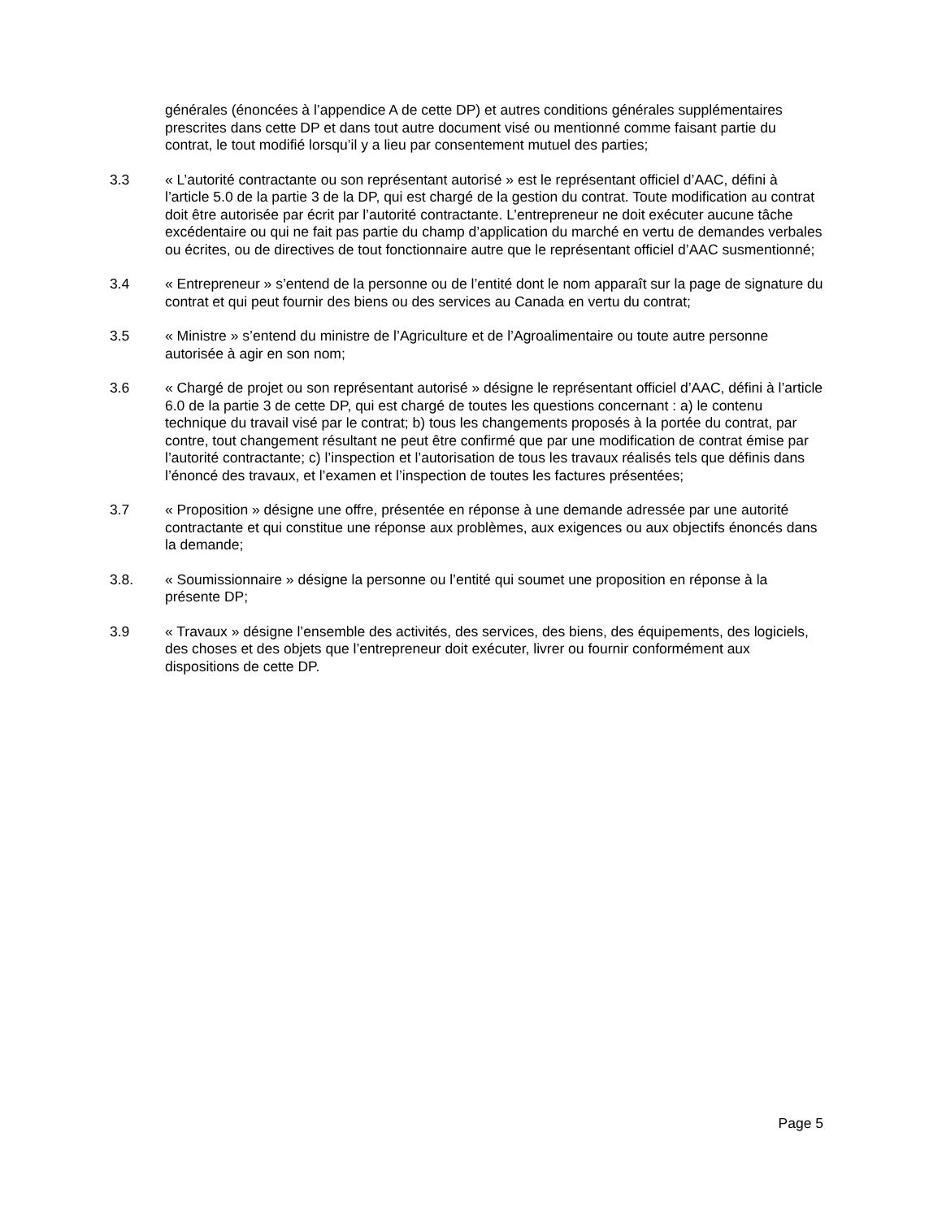générales (énoncées à l’appendice A de cette DP) et autres conditions générales supplémentaires prescrites dans cette DP et dans tout autre document visé ou mentionné comme faisant partie du contrat, le tout modifié lorsqu’il y a lieu par consentement mutuel des parties;
3.3 « L’autorité contractante ou son représentant autorisé » est le représentant officiel d’AAC, défini à l’article 5.0 de la partie 3 de la DP, qui est chargé de la gestion du contrat. Toute modification au contrat doit être autorisée par écrit par l’autorité contractante. L’entrepreneur ne doit exécuter aucune tâche excédentaire ou qui ne fait pas partie du champ d’application du marché en vertu de demandes verbales ou écrites, ou de directives de tout fonctionnaire autre que le représentant officiel d’AAC susmentionné;
3.4 « Entrepreneur » s’entend de la personne ou de l’entité dont le nom apparaît sur la page de signature du contrat et qui peut fournir des biens ou des services au Canada en vertu du contrat;
3.5 « Ministre » s’entend du ministre de l’Agriculture et de l’Agroalimentaire ou toute autre personne autorisée à agir en son nom;
3.6 « Chargé de projet ou son représentant autorisé » désigne le représentant officiel d’AAC, défini à l’article 6.0 de la partie 3 de cette DP, qui est chargé de toutes les questions concernant : a) le contenu technique du travail visé par le contrat; b) tous les changements proposés à la portée du contrat, par contre, tout changement résultant ne peut être confirmé que par une modification de contrat émise par l’autorité contractante; c) l’inspection et l’autorisation de tous les travaux réalisés tels que définis dans l’énoncé des travaux, et l’examen et l’inspection de toutes les factures présentées;
3.7 « Proposition » désigne une offre, présentée en réponse à une demande adressée par une autorité contractante et qui constitue une réponse aux problèmes, aux exigences ou aux objectifs énoncés dans la demande;
3.8. « Soumissionnaire » désigne la personne ou l’entité qui soumet une proposition en réponse à la présente DP;
3.9 « Travaux » désigne l’ensemble des activités, des services, des biens, des équipements, des logiciels, des choses et des objets que l’entrepreneur doit exécuter, livrer ou fournir conformément aux dispositions de cette DP.
Page 5